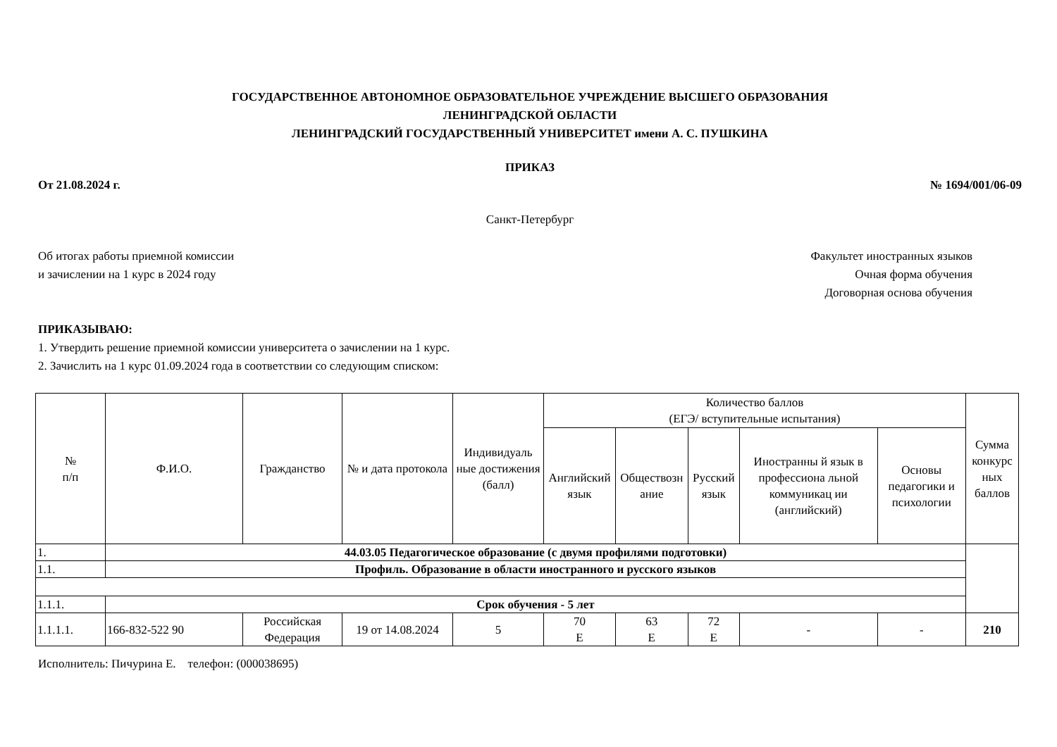ГОСУДАРСТВЕННОЕ АВТОНОМНОЕ ОБРАЗОВАТЕЛЬНОЕ УЧРЕЖДЕНИЕ ВЫСШЕГО ОБРАЗОВАНИЯ
ЛЕНИНГРАДСКОЙ ОБЛАСТИ
ЛЕНИНГРАДСКИЙ ГОСУДАРСТВЕННЫЙ УНИВЕРСИТЕТ имени А. С. ПУШКИНА
ПРИКАЗ
От 21.08.2024 г. № 1694/001/06-09
Санкт-Петербург
Об итогах работы приемной комиссии
и зачислении на 1 курс в 2024 году
Факультет иностранных языков
Очная форма обучения
Договорная основа обучения
ПРИКАЗЫВАЮ:
1. Утвердить решение приемной комиссии университета о зачислении на 1 курс.
2. Зачислить на 1 курс 01.09.2024 года в соответствии со следующим списком:
| № п/п | Ф.И.О. | Гражданство | № и дата протокола | Индивидуаль ные достижения (балл) | Количество баллов (ЕГЭ/ вступительные испытания) | | | | | Сумма конкурс ных баллов |
| --- | --- | --- | --- | --- | --- | --- | --- | --- | --- | --- |
| | | | | | Английский язык | Обществозн ание | Русский язык | Иностранны й язык в профессиона льной коммуникац ии (английский) | Основы педагогики и психологии | |
| 1. | 44.03.05 Педагогическое образование (с двумя профилями подготовки) | | | | | | | | | |
| 1.1. | Профиль. Образование в области иностранного и русского языков | | | | | | | | | |
| 1.1.1. | Срок обучения - 5 лет | | | | | | | | | |
| 1.1.1.1. | 166-832-522 90 | Российская Федерация | 19 от 14.08.2024 | 5 | 70 Е | 63 Е | 72 Е | - | - | 210 |
Исполнитель: Пичурина Е. телефон: (000038695)